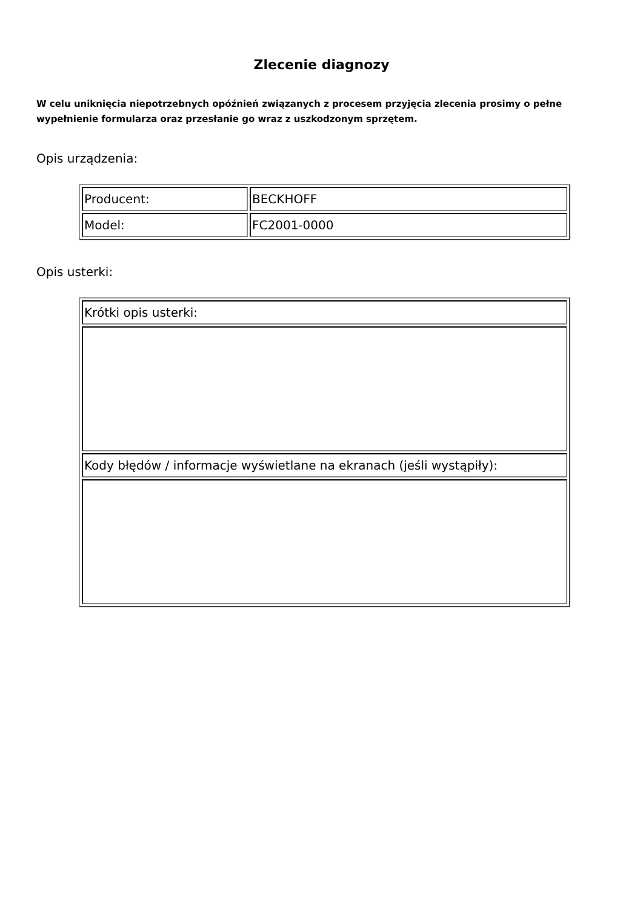Zlecenie diagnozy
W celu uniknięcia niepotrzebnych opóźnień związanych z procesem przyjęcia zlecenia prosimy o pełne wypełnienie formularza oraz przesłanie go wraz z uszkodzonym sprzętem.
Opis urządzenia:
| Producent: | BECKHOFF |
| Model: | FC2001-0000 |
Opis usterki:
| Krótki opis usterki: |
| Kody błędów / informacje wyświetlane na ekranach (jeśli wystąpiły): |